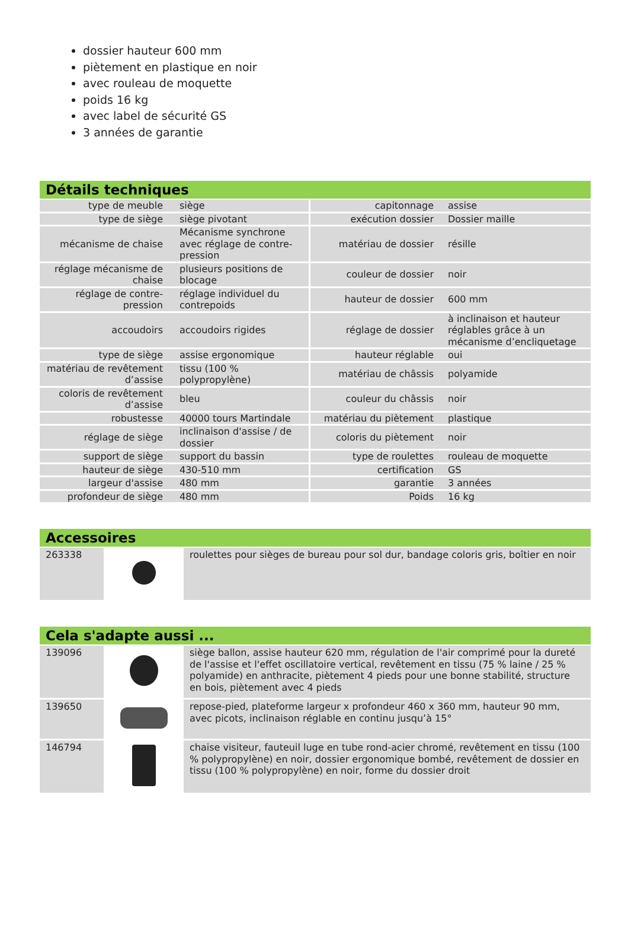dossier hauteur 600 mm
piètement en plastique en noir
avec rouleau de moquette
poids 16 kg
avec label de sécurité GS
3 années de garantie
Détails techniques
| type de meuble | siège | capitonnage | assise |
| type de siège | siège pivotant | exécution dossier | Dossier maille |
| mécanisme de chaise | Mécanisme synchrone avec réglage de contre-pression | matériau de dossier | résille |
| réglage mécanisme de chaise | plusieurs positions de blocage | couleur de dossier | noir |
| réglage de contre-pression | réglage individuel du contrepoids | hauteur de dossier | 600 mm |
| accoudoirs | accoudoirs rigides | réglage de dossier | à inclinaison et hauteur réglables grâce à un mécanisme d’encliquetage |
| type de siège | assise ergonomique | hauteur réglable | oui |
| matériau de revêtement d’assise | tissu (100 % polypropylène) | matériau de châssis | polyamide |
| coloris de revêtement d’assise | bleu | couleur du châssis | noir |
| robustesse | 40000 tours Martindale | matériau du piètement | plastique |
| réglage de siège | inclinaison d'assise / de dossier | coloris du piètement | noir |
| support de siège | support du bassin | type de roulettes | rouleau de moquette |
| hauteur de siège | 430-510 mm | certification | GS |
| largeur d'assise | 480 mm | garantie | 3 années |
| profondeur de siège | 480 mm | Poids | 16 kg |
Accessoires
| 263338 | | roulettes pour sièges de bureau pour sol dur, bandage coloris gris, boîtier en noir |
Cela s'adapte aussi ...
| 139096 | | siège ballon, assise hauteur 620 mm, régulation de l'air comprimé pour la dureté de l'assise et l'effet oscillatoire vertical, revêtement en tissu (75 % laine / 25 % polyamide) en anthracite, piètement 4 pieds pour une bonne stabilité, structure en bois, piètement avec 4 pieds |
| 139650 | | repose-pied, plateforme largeur x profondeur 460 x 360 mm, hauteur 90 mm, avec picots, inclinaison réglable en continu jusqu’à 15° |
| 146794 | | chaise visiteur, fauteuil luge en tube rond-acier chromé, revêtement en tissu (100 % polypropylène) en noir, dossier ergonomique bombé, revêtement de dossier en tissu (100 % polypropylène) en noir, forme du dossier droit |